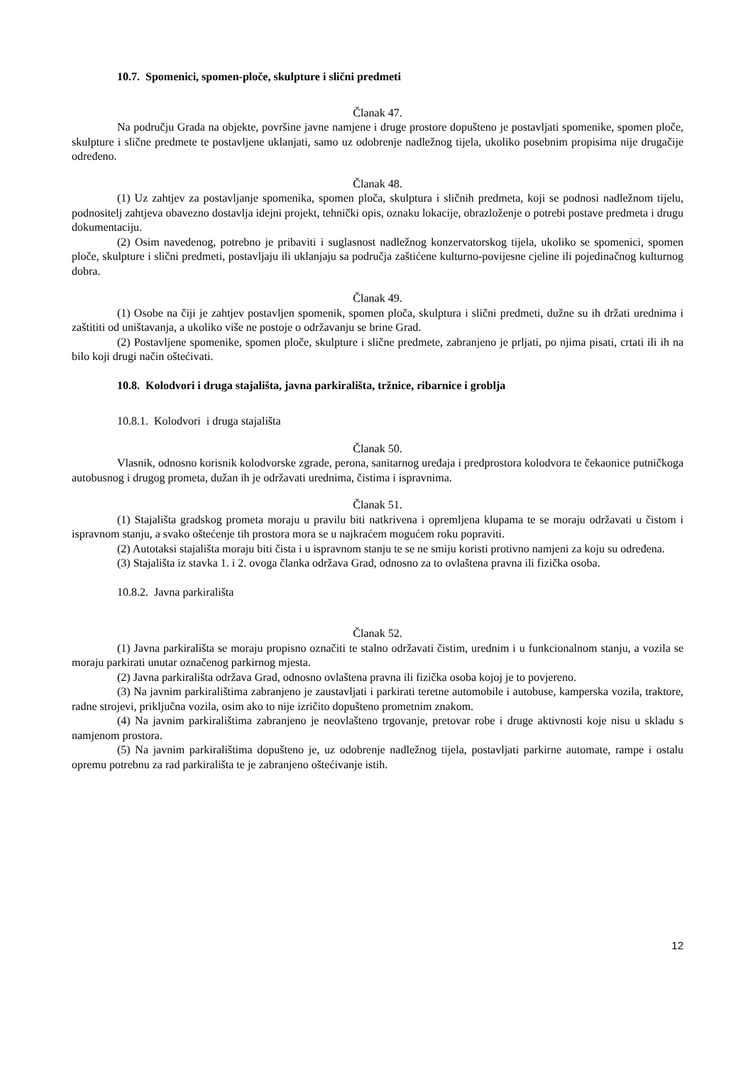10.7. Spomenici, spomen-ploče, skulpture i slični predmeti
Članak 47.
Na području Grada na objekte, površine javne namjene i druge prostore dopušteno je postavljati spomenike, spomen ploče, skulpture i slične predmete te postavljene uklanjati, samo uz odobrenje nadležnog tijela, ukoliko posebnim propisima nije drugačije određeno.
Članak 48.
(1) Uz zahtjev za postavljanje spomenika, spomen ploča, skulptura i sličnih predmeta, koji se podnosi nadležnom tijelu, podnositelj zahtjeva obavezno dostavlja idejni projekt, tehnički opis, oznaku lokacije, obrazloženje o potrebi postave predmeta i drugu dokumentaciju.
(2) Osim navedenog, potrebno je pribaviti i suglasnost nadležnog konzervatorskog tijela, ukoliko se spomenici, spomen ploče, skulpture i slični predmeti, postavljaju ili uklanjaju sa područja zaštićene kulturno-povijesne cjeline ili pojedinačnog kulturnog dobra.
Članak 49.
(1) Osobe na čiji je zahtjev postavljen spomenik, spomen ploča, skulptura i slični predmeti, dužne su ih držati urednima i zaštititi od uništavanja, a ukoliko više ne postoje o održavanju se brine Grad.
(2) Postavljene spomenike, spomen ploče, skulpture i slične predmete, zabranjeno je prljati, po njima pisati, crtati ili ih na bilo koji drugi način oštećivati.
10.8. Kolodvori i druga stajališta, javna parkirališta, tržnice, ribarnice i groblja
10.8.1. Kolodvori i druga stajališta
Članak 50.
Vlasnik, odnosno korisnik kolodvorske zgrade, perona, sanitarnog uređaja i predprostora kolodvora te čekaonice putničkoga autobusnog i drugog prometa, dužan ih je održavati urednima, čistima i ispravnima.
Članak 51.
(1) Stajališta gradskog prometa moraju u pravilu biti natkrivena i opremljena klupama te se moraju održavati u čistom i ispravnom stanju, a svako oštećenje tih prostora mora se u najkraćem mogućem roku popraviti.
(2) Autotaksi stajališta moraju biti čista i u ispravnom stanju te se ne smiju koristi protivno namjeni za koju su određena.
(3) Stajališta iz stavka 1. i 2. ovoga članka održava Grad, odnosno za to ovlaštena pravna ili fizička osoba.
10.8.2. Javna parkirališta
Članak 52.
(1) Javna parkirališta se moraju propisno označiti te stalno održavati čistim, urednim i u funkcionalnom stanju, a vozila se moraju parkirati unutar označenog parkirnog mjesta.
(2) Javna parkirališta održava Grad, odnosno ovlaštena pravna ili fizička osoba kojoj je to povjereno.
(3) Na javnim parkiralištima zabranjeno je zaustavljati i parkirati teretne automobile i autobuse, kamperska vozila, traktore, radne strojevi, priključna vozila, osim ako to nije izričito dopušteno prometnim znakom.
(4) Na javnim parkiralištima zabranjeno je neovlašteno trgovanje, pretovar robe i druge aktivnosti koje nisu u skladu s namjenom prostora.
(5) Na javnim parkiralištima dopušteno je, uz odobrenje nadležnog tijela, postavljati parkirne automate, rampe i ostalu opremu potrebnu za rad parkirališta te je zabranjeno oštećivanje istih.
12